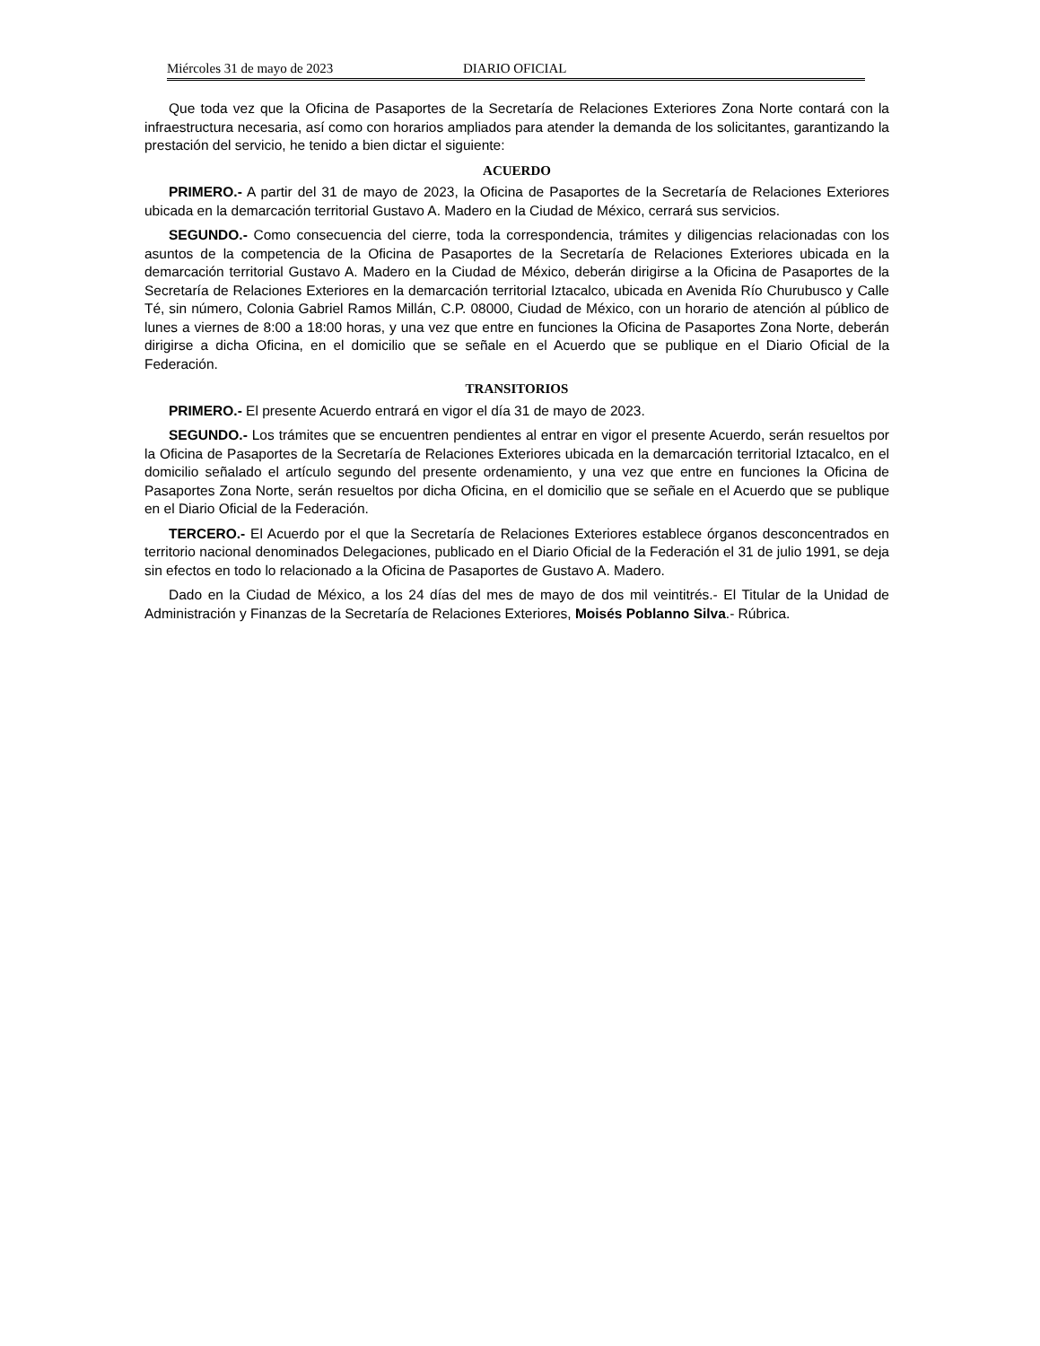Miércoles 31 de mayo de 2023 DIARIO OFICIAL
Que toda vez que la Oficina de Pasaportes de la Secretaría de Relaciones Exteriores Zona Norte contará con la infraestructura necesaria, así como con horarios ampliados para atender la demanda de los solicitantes, garantizando la prestación del servicio, he tenido a bien dictar el siguiente:
ACUERDO
PRIMERO.- A partir del 31 de mayo de 2023, la Oficina de Pasaportes de la Secretaría de Relaciones Exteriores ubicada en la demarcación territorial Gustavo A. Madero en la Ciudad de México, cerrará sus servicios.
SEGUNDO.- Como consecuencia del cierre, toda la correspondencia, trámites y diligencias relacionadas con los asuntos de la competencia de la Oficina de Pasaportes de la Secretaría de Relaciones Exteriores ubicada en la demarcación territorial Gustavo A. Madero en la Ciudad de México, deberán dirigirse a la Oficina de Pasaportes de la Secretaría de Relaciones Exteriores en la demarcación territorial Iztacalco, ubicada en Avenida Río Churubusco y Calle Té, sin número, Colonia Gabriel Ramos Millán, C.P. 08000, Ciudad de México, con un horario de atención al público de lunes a viernes de 8:00 a 18:00 horas, y una vez que entre en funciones la Oficina de Pasaportes Zona Norte, deberán dirigirse a dicha Oficina, en el domicilio que se señale en el Acuerdo que se publique en el Diario Oficial de la Federación.
TRANSITORIOS
PRIMERO.- El presente Acuerdo entrará en vigor el día 31 de mayo de 2023.
SEGUNDO.- Los trámites que se encuentren pendientes al entrar en vigor el presente Acuerdo, serán resueltos por la Oficina de Pasaportes de la Secretaría de Relaciones Exteriores ubicada en la demarcación territorial Iztacalco, en el domicilio señalado el artículo segundo del presente ordenamiento, y una vez que entre en funciones la Oficina de Pasaportes Zona Norte, serán resueltos por dicha Oficina, en el domicilio que se señale en el Acuerdo que se publique en el Diario Oficial de la Federación.
TERCERO.- El Acuerdo por el que la Secretaría de Relaciones Exteriores establece órganos desconcentrados en territorio nacional denominados Delegaciones, publicado en el Diario Oficial de la Federación el 31 de julio 1991, se deja sin efectos en todo lo relacionado a la Oficina de Pasaportes de Gustavo A. Madero.
Dado en la Ciudad de México, a los 24 días del mes de mayo de dos mil veintitrés.- El Titular de la Unidad de Administración y Finanzas de la Secretaría de Relaciones Exteriores, Moisés Poblanno Silva.- Rúbrica.